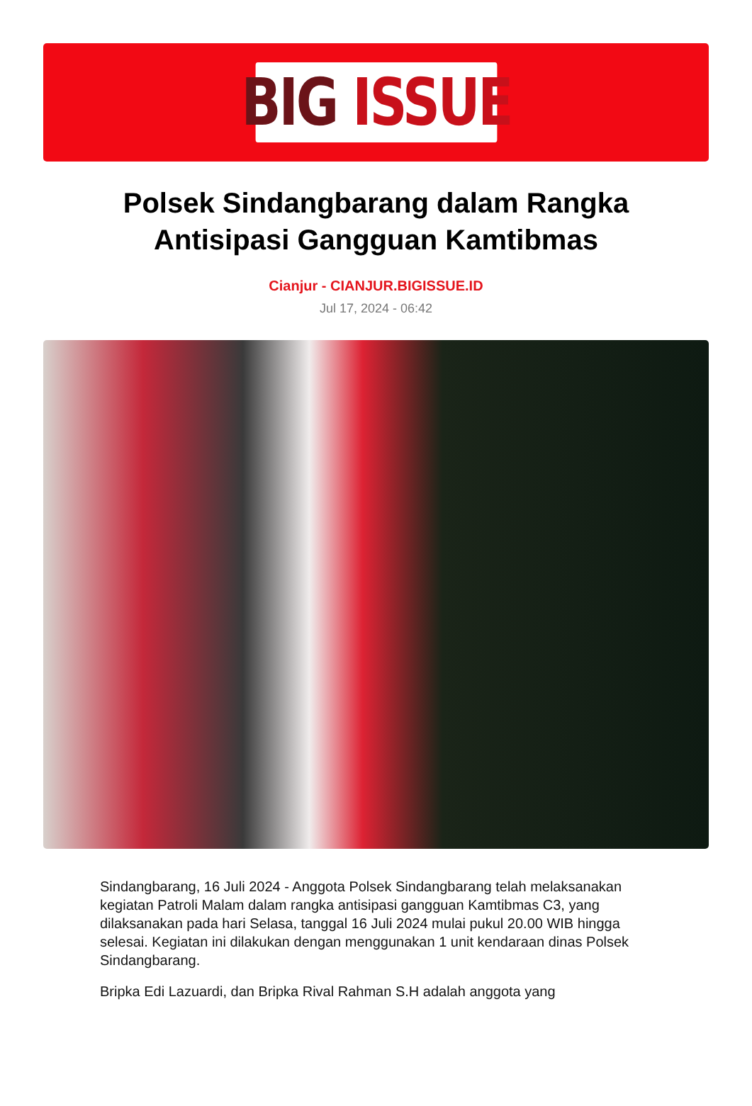BIG ISSUE
Polsek Sindangbarang dalam Rangka Antisipasi Gangguan Kamtibmas
Cianjur - CIANJUR.BIGISSUE.ID
Jul 17, 2024 - 06:42
Sindangbarang, 16 Juli 2024 - Anggota Polsek Sindangbarang telah melaksanakan kegiatan Patroli Malam dalam rangka antisipasi gangguan Kamtibmas C3, yang dilaksanakan pada hari Selasa, tanggal 16 Juli 2024 mulai pukul 20.00 WIB hingga selesai. Kegiatan ini dilakukan dengan menggunakan 1 unit kendaraan dinas Polsek Sindangbarang.
Bripka Edi Lazuardi, dan Bripka Rival Rahman S.H adalah anggota yang